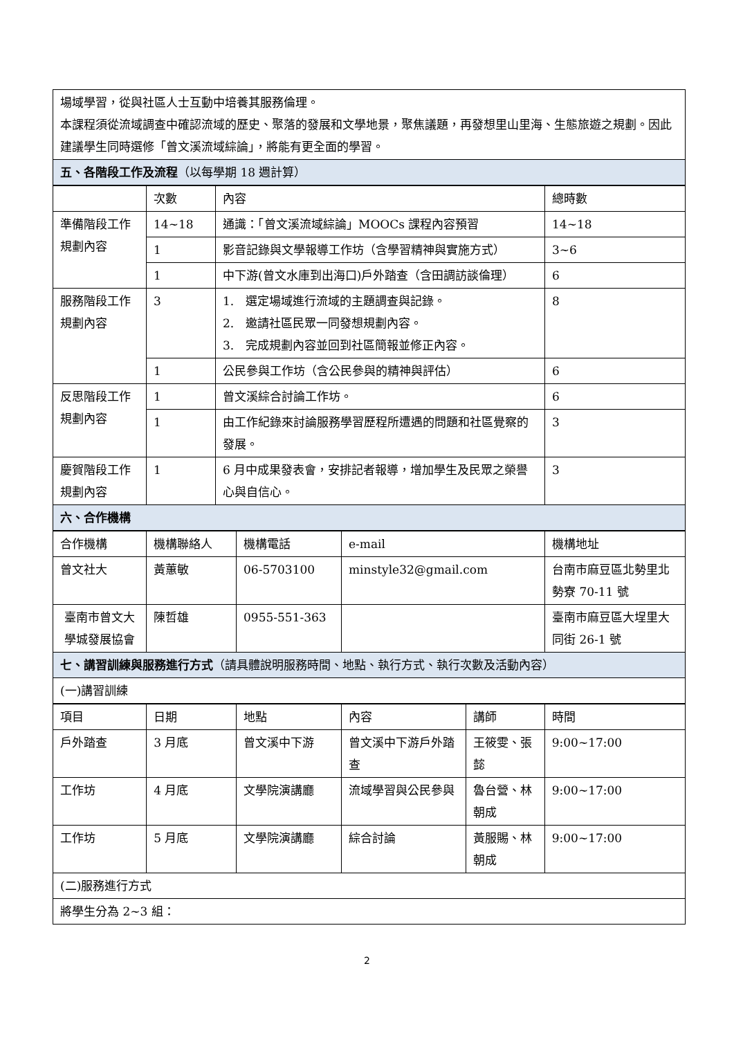| 場域學習，從與社區人士互動中培養其服務倫理。 本課程須從流域調查中確認流域的歷史、聚落的發展和文學地景，聚焦議題，再發想里山里海、生態旅遊之規劃。因此建議學生同時選修「曾文溪流域綜論」，將能有更全面的學習。 |
| 五、各階段工作及流程 （以每學期 18 週計算） |
| | 次數 | 內容 | 總時數 |
| 準備階段工作規劃內容 | 14~18 | 通識：「曾文溪流域綜論」MOOCs 課程內容預習 | 14~18 |
| | 1 | 影音記錄與文學報導工作坊（含學習精神與實施方式） | 3~6 |
| | 1 | 中下游(曾文水庫到出海口)戶外踏查（含田調訪談倫理） | 6 |
| 服務階段工作規劃內容 | 3 | 1. 選定場域進行流域的主題調查與記錄。 2. 邀請社區民眾一同發想規劃內容。 3. 完成規劃內容並回到社區簡報並修正內容。 | 8 |
| | 1 | 公民參與工作坊（含公民參與的精神與評估） | 6 |
| 反思階段工作規劃內容 | 1 | 曾文溪綜合討論工作坊。 | 6 |
| | 1 | 由工作紀錄來討論服務學習歷程所遭遇的問題和社區覺察的發展。 | 3 |
| 慶賀階段工作規劃內容 | 1 | 6 月中成果發表會，安排記者報導，增加學生及民眾之榮譽心與自信心。 | 3 |
| 六、合作機構 | | | |
| 合作機構 | 機構聯絡人 | 機構電話 | e-mail | 機構地址 |
| 曾文社大 | 黃蕙敏 | 06-5703100 | minstyle32@gmail.com | 台南市麻豆區北勢里北勢寮 70-11 號 |
| 臺南市曾文大學城發展協會 | 陳哲雄 | 0955-551-363 | | 臺南市麻豆區大埕里大同街 26-1 號 |
| 七、講習訓練與服務進行方式 （請具體說明服務時間、地點、執行方式、執行次數及活動內容） | | | | |
| (一)講習訓練 | | | | |
| 項目 | 日期 | 地點 | 內容 | 講師 | 時間 |
| 戶外踏查 | 3 月底 | 曾文溪中下游 | 曾文溪中下游戶外踏查 | 王筱雯、張懿 | 9:00~17:00 |
| 工作坊 | 4 月底 | 文學院演講廳 | 流域學習與公民參與 | 魯台營、林朝成 | 9:00~17:00 |
| 工作坊 | 5 月底 | 文學院演講廳 | 綜合討論 | 黃服賜、林朝成 | 9:00~17:00 |
| (二)服務進行方式 | | | | | |
| 將學生分為 2~3 組： | | | | | |
2